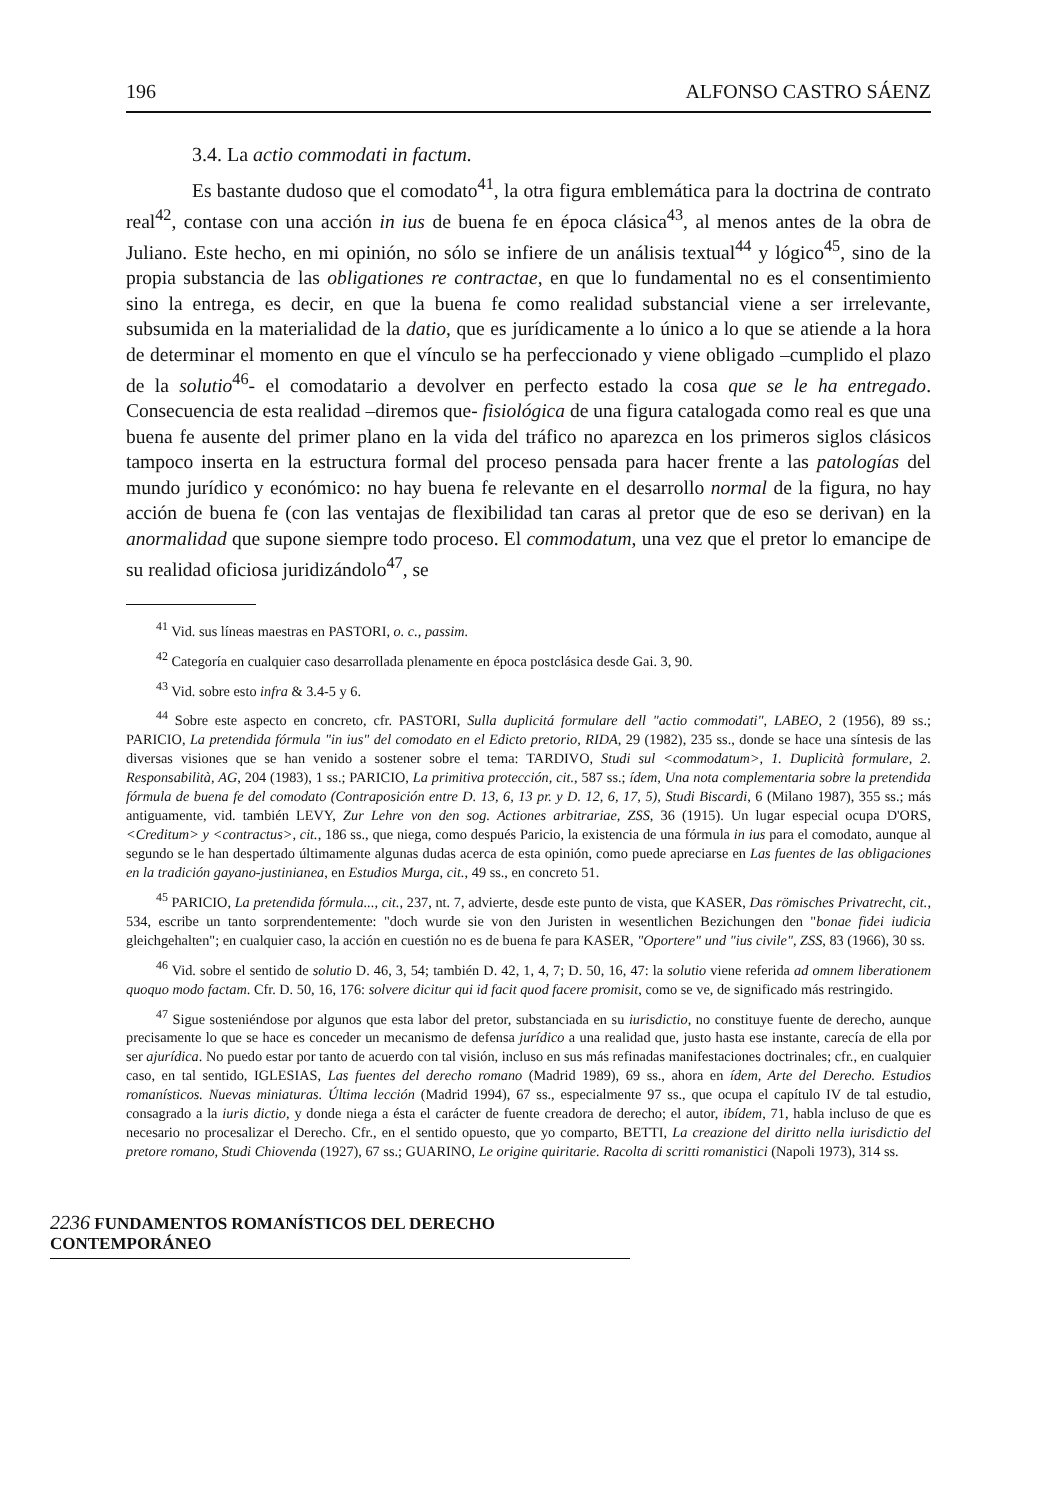196 ALFONSO CASTRO SÁENZ
3.4. La actio commodati in factum.
Es bastante dudoso que el comodato<sup>41</sup>, la otra figura emblemática para la doctrina de contrato real<sup>42</sup>, contase con una acción in ius de buena fe en época clásica<sup>43</sup>, al menos antes de la obra de Juliano. Este hecho, en mi opinión, no sólo se infiere de un análisis textual<sup>44</sup> y lógico<sup>45</sup>, sino de la propia substancia de las obligationes re contractae, en que lo fundamental no es el consentimiento sino la entrega, es decir, en que la buena fe como realidad substancial viene a ser irrelevante, subsumida en la materialidad de la datio, que es jurídicamente a lo único a lo que se atiende a la hora de determinar el momento en que el vínculo se ha perfeccionado y viene obligado –cumplido el plazo de la solutio<sup>46</sup>- el comodatario a devolver en perfecto estado la cosa que se le ha entregado. Consecuencia de esta realidad –diremos que- fisiológica de una figura catalogada como real es que una buena fe ausente del primer plano en la vida del tráfico no aparezca en los primeros siglos clásicos tampoco inserta en la estructura formal del proceso pensada para hacer frente a las patologías del mundo jurídico y económico: no hay buena fe relevante en el desarrollo normal de la figura, no hay acción de buena fe (con las ventajas de flexibilidad tan caras al pretor que de eso se derivan) en la anormalidad que supone siempre todo proceso. El commodatum, una vez que el pretor lo emancipe de su realidad oficiosa juridizándolo<sup>47</sup>, se
<sup>41</sup> Vid. sus líneas maestras en PASTORI, o. c., passim.
<sup>42</sup> Categoría en cualquier caso desarrollada plenamente en época postclásica desde Gai. 3, 90.
<sup>43</sup> Vid. sobre esto infra & 3.4-5 y 6.
<sup>44</sup> Sobre este aspecto en concreto, cfr. PASTORI, Sulla duplicitá formulare dell "actio commodati", LABEO, 2 (1956), 89 ss.; PARICIO, La pretendida fórmula "in ius" del comodato en el Edicto pretorio, RIDA, 29 (1982), 235 ss., donde se hace una síntesis de las diversas visiones que se han venido a sostener sobre el tema: TARDIVO, Studi sul <commodatum>, 1. Duplicità formulare, 2. Responsabilità, AG, 204 (1983), 1 ss.; PARICIO, La primitiva protección, cit., 587 ss.; ídem, Una nota complementaria sobre la pretendida fórmula de buena fe del comodato (Contraposición entre D. 13, 6, 13 pr. y D. 12, 6, 17, 5), Studi Biscardi, 6 (Milano 1987), 355 ss.; más antiguamente, vid. también LEVY, Zur Lehre von den sog. Actiones arbitrariae, ZSS, 36 (1915). Un lugar especial ocupa D'ORS, <Creditum> y <contractus>, cit., 186 ss., que niega, como después Paricio, la existencia de una fórmula in ius para el comodato, aunque al segundo se le han despertado últimamente algunas dudas acerca de esta opinión, como puede apreciarse en Las fuentes de las obligaciones en la tradición gayano-justinianea, en Estudios Murga, cit., 49 ss., en concreto 51.
<sup>45</sup> PARICIO, La pretendida fórmula..., cit., 237, nt. 7, advierte, desde este punto de vista, que KASER, Das römisches Privatrecht, cit., 534, escribe un tanto sorprendentemente: "doch wurde sie von den Juristen in wesentlichen Bezichungen den "bonae fidei iudicia gleichgehalten"; en cualquier caso, la acción en cuestión no es de buena fe para KASER, "Oportere" und "ius civile", ZSS, 83 (1966), 30 ss.
<sup>46</sup> Vid. sobre el sentido de solutio D. 46, 3, 54; también D. 42, 1, 4, 7; D. 50, 16, 47: la solutio viene referida ad omnem liberationem quoquo modo factam. Cfr. D. 50, 16, 176: solvere dicitur qui id facit quod facere promisit, como se ve, de significado más restringido.
<sup>47</sup> Sigue sosteniéndose por algunos que esta labor del pretor, substanciada en su iurisdictio, no constituye fuente de derecho, aunque precisamente lo que se hace es conceder un mecanismo de defensa jurídico a una realidad que, justo hasta ese instante, carecía de ella por ser ajurídica. No puedo estar por tanto de acuerdo con tal visión, incluso en sus más refinadas manifestaciones doctrinales; cfr., en cualquier caso, en tal sentido, IGLESIAS, Las fuentes del derecho romano (Madrid 1989), 69 ss., ahora en ídem, Arte del Derecho. Estudios romanísticos. Nuevas miniaturas. Última lección (Madrid 1994), 67 ss., especialmente 97 ss., que ocupa el capítulo IV de tal estudio, consagrado a la iuris dictio, y donde niega a ésta el carácter de fuente creadora de derecho; el autor, ibídem, 71, habla incluso de que es necesario no procesalizar el Derecho. Cfr., en el sentido opuesto, que yo comparto, BETTI, La creazione del diritto nella iurisdictio del pretore romano, Studi Chiovenda (1927), 67 ss.; GUARINO, Le origine quiritarie. Racolta di scritti romanistici (Napoli 1973), 314 ss.
2236 FUNDAMENTOS ROMANÍSTICOS DEL DERECHO CONTEMPORÁNEO